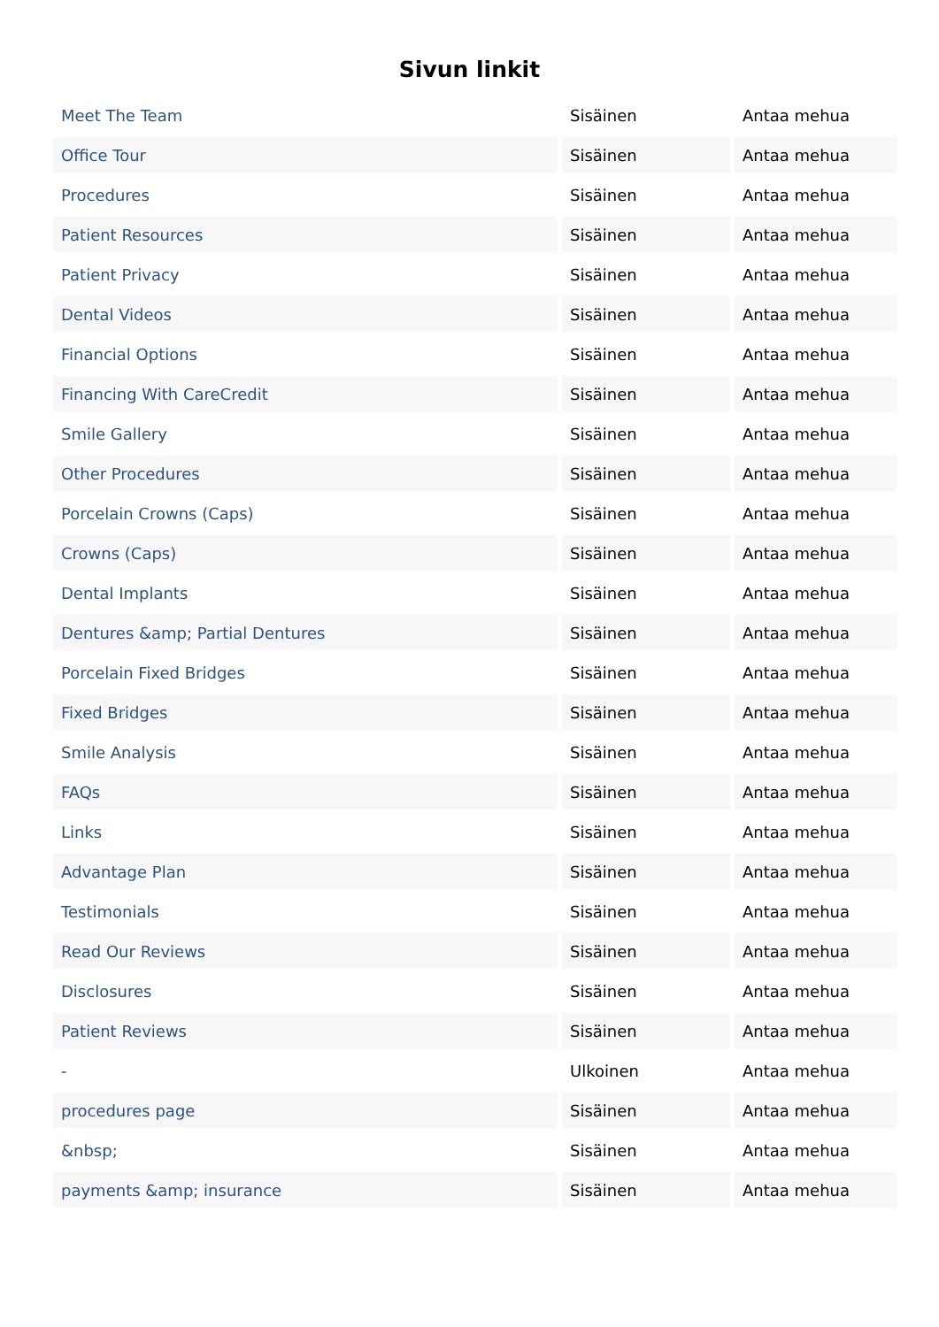Sivun linkit
| Meet The Team | Sisäinen | Antaa mehua |
| Office Tour | Sisäinen | Antaa mehua |
| Procedures | Sisäinen | Antaa mehua |
| Patient Resources | Sisäinen | Antaa mehua |
| Patient Privacy | Sisäinen | Antaa mehua |
| Dental Videos | Sisäinen | Antaa mehua |
| Financial Options | Sisäinen | Antaa mehua |
| Financing With CareCredit | Sisäinen | Antaa mehua |
| Smile Gallery | Sisäinen | Antaa mehua |
| Other Procedures | Sisäinen | Antaa mehua |
| Porcelain Crowns (Caps) | Sisäinen | Antaa mehua |
| Crowns (Caps) | Sisäinen | Antaa mehua |
| Dental Implants | Sisäinen | Antaa mehua |
| Dentures &amp; Partial Dentures | Sisäinen | Antaa mehua |
| Porcelain Fixed Bridges | Sisäinen | Antaa mehua |
| Fixed Bridges | Sisäinen | Antaa mehua |
| Smile Analysis | Sisäinen | Antaa mehua |
| FAQs | Sisäinen | Antaa mehua |
| Links | Sisäinen | Antaa mehua |
| Advantage Plan | Sisäinen | Antaa mehua |
| Testimonials | Sisäinen | Antaa mehua |
| Read Our Reviews | Sisäinen | Antaa mehua |
| Disclosures | Sisäinen | Antaa mehua |
| Patient Reviews | Sisäinen | Antaa mehua |
| - | Ulkoinen | Antaa mehua |
| procedures page | Sisäinen | Antaa mehua |
| &nbsp; | Sisäinen | Antaa mehua |
| payments &amp; insurance | Sisäinen | Antaa mehua |